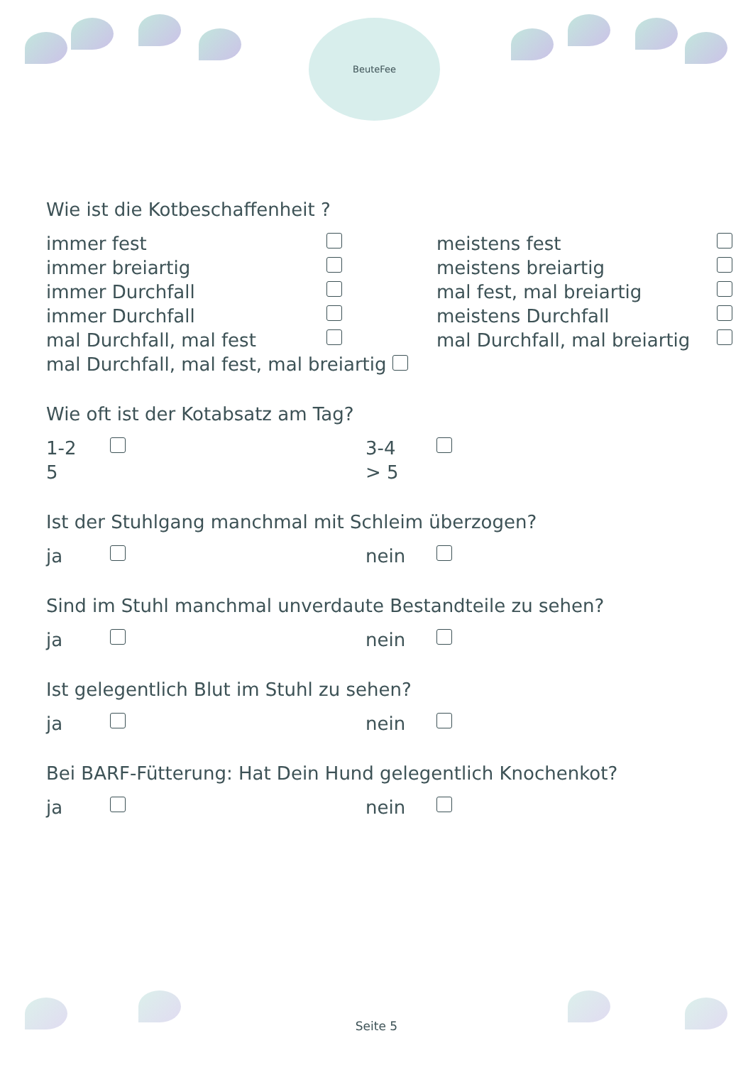BeuteFee
Wie ist die Kotbeschaffenheit ?
immer fest meistens fest immer breiartig meistens breiartig immer Durchfall mal fest, mal breiartig immer Durchfall meistens Durchfall mal Durchfall, mal fest mal Durchfall, mal breiartig
mal Durchfall, mal fest, mal breiartig
Wie oft ist der Kotabsatz am Tag?
1-2 3-4 5 > 5
Ist der Stuhlgang manchmal mit Schleim überzogen?
ja nein
Sind im Stuhl manchmal unverdaute Bestandteile zu sehen?
ja nein
Ist gelegentlich Blut im Stuhl zu sehen?
ja nein
Bei BARF-Fütterung: Hat Dein Hund gelegentlich Knochenkot?
ja nein
Seite 5